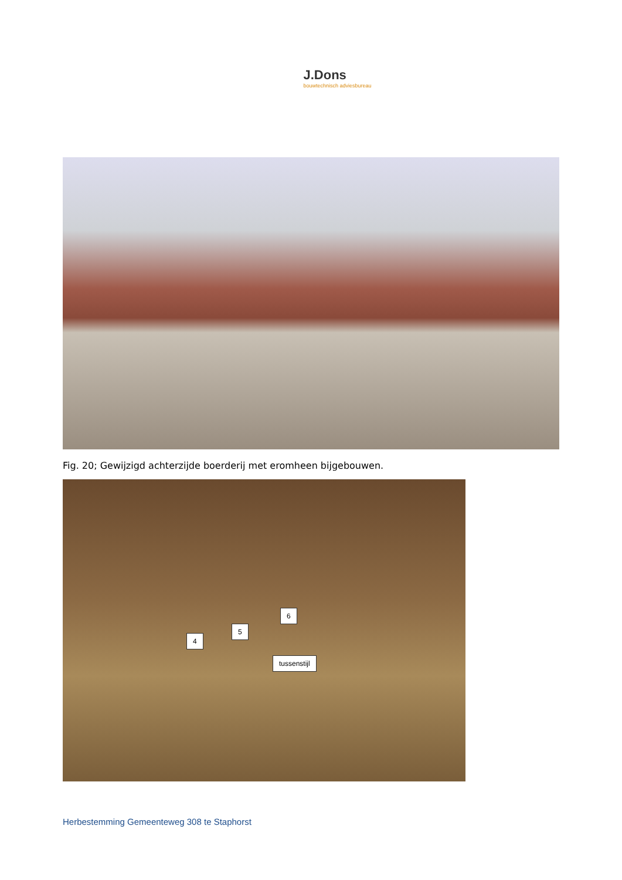J.Dons
bouwtechnisch adviesbureau
Fig. 20; Gewijzigd achterzijde boerderij met eromheen bijgebouwen.
6
5
4
tussenstijl
Herbestemming Gemeenteweg 308 te Staphorst